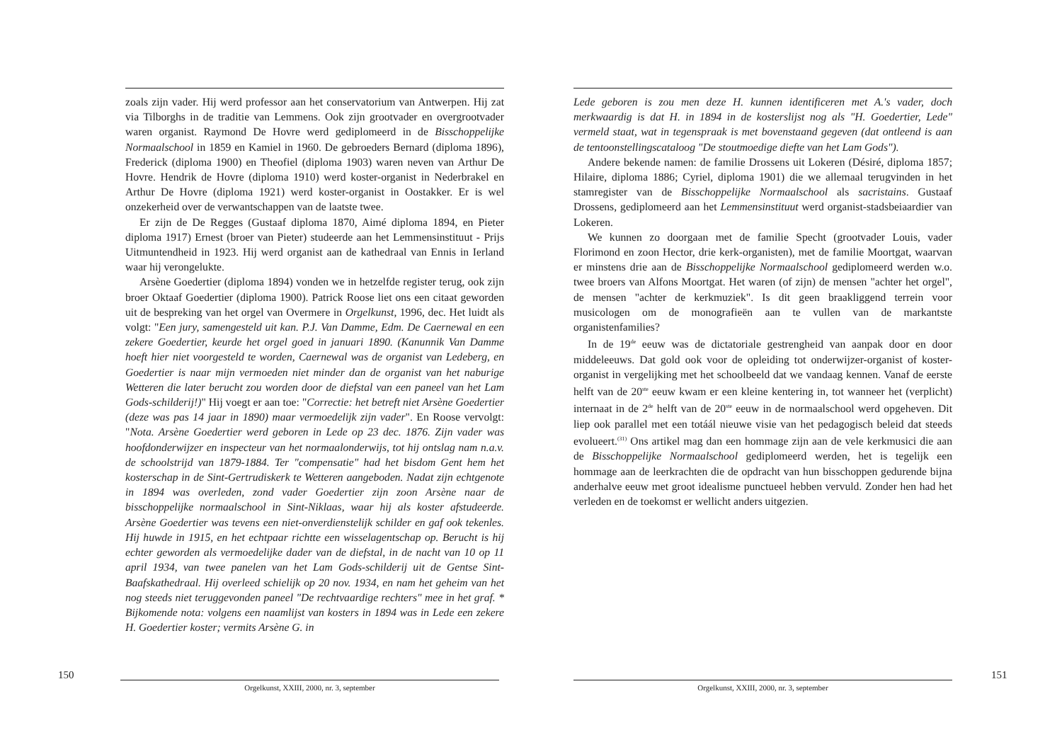zoals zijn vader. Hij werd professor aan het conservatorium van Antwerpen. Hij zat via Tilborghs in de traditie van Lemmens. Ook zijn grootvader en overgrootvader waren organist. Raymond De Hovre werd gediplomeerd in de Bisschoppelijke Normaalschool in 1859 en Kamiel in 1960. De gebroeders Bernard (diploma 1896), Frederick (diploma 1900) en Theofiel (diploma 1903) waren neven van Arthur De Hovre. Hendrik de Hovre (diploma 1910) werd koster-organist in Nederbrakel en Arthur De Hovre (diploma 1921) werd koster-organist in Oostakker. Er is wel onzekerheid over de verwantschappen van de laatste twee.
Er zijn de De Regges (Gustaaf diploma 1870, Aimé diploma 1894, en Pieter diploma 1917) Ernest (broer van Pieter) studeerde aan het Lemmensinstituut - Prijs Uitmuntendheid in 1923. Hij werd organist aan de kathedraal van Ennis in Ierland waar hij verongelukte.
Arsène Goedertier (diploma 1894) vonden we in hetzelfde register terug, ook zijn broer Oktaaf Goedertier (diploma 1900). Patrick Roose liet ons een citaat geworden uit de bespreking van het orgel van Overmere in Orgelkunst, 1996, dec. Het luidt als volgt: "Een jury, samengesteld uit kan. P.J. Van Damme, Edm. De Caernewal en een zekere Goedertier, keurde het orgel goed in januari 1890. (Kanunnik Van Damme hoeft hier niet voorgesteld te worden, Caernewal was de organist van Ledeberg, en Goedertier is naar mijn vermoeden niet minder dan de organist van het naburige Wetteren die later berucht zou worden door de diefstal van een paneel van het Lam Gods-schilderij!)" Hij voegt er aan toe: "Correctie: het betreft niet Arsène Goedertier (deze was pas 14 jaar in 1890) maar vermoedelijk zijn vader". En Roose vervolgt: "Nota. Arsène Goedertier werd geboren in Lede op 23 dec. 1876. Zijn vader was hoofdonderwijzer en inspecteur van het normaalonderwijs, tot hij ontslag nam n.a.v. de schoolstrijd van 1879-1884. Ter "compensatie" had het bisdom Gent hem het kosterschap in de Sint-Gertrudiskerk te Wetteren aangeboden. Nadat zijn echtgenote in 1894 was overleden, zond vader Goedertier zijn zoon Arsène naar de bisschoppelijke normaalschool in Sint-Niklaas, waar hij als koster afstudeerde. Arsène Goedertier was tevens een niet-onverdienstelijk schilder en gaf ook tekenles. Hij huwde in 1915, en het echtpaar richtte een wisselagentschap op. Berucht is hij echter geworden als vermoedelijke dader van de diefstal, in de nacht van 10 op 11 april 1934, van twee panelen van het Lam Gods-schilderij uit de Gentse Sint-Baafskathedraal. Hij overleed schielijk op 20 nov. 1934, en nam het geheim van het nog steeds niet teruggevonden paneel "De rechtvaardige rechters" mee in het graf. * Bijkomende nota: volgens een naamlijst van kosters in 1894 was in Lede een zekere H. Goedertier koster; vermits Arsène G. in
150
Orgelkunst, XXIII, 2000, nr. 3, september
Lede geboren is zou men deze H. kunnen identificeren met A.'s vader, doch merkwaardig is dat H. in 1894 in de kosterslijst nog als "H. Goedertier, Lede" vermeld staat, wat in tegenspraak is met bovenstaand gegeven (dat ontleend is aan de tentoonstellingscataloog "De stoutmoedige diefte van het Lam Gods").
Andere bekende namen: de familie Drossens uit Lokeren (Désiré, diploma 1857; Hilaire, diploma 1886; Cyriel, diploma 1901) die we allemaal terugvinden in het stamregister van de Bisschoppelijke Normaalschool als sacristains. Gustaaf Drossens, gediplomeerd aan het Lemmensinstituut werd organist-stadsbeiaardier van Lokeren.
We kunnen zo doorgaan met de familie Specht (grootvader Louis, vader Florimond en zoon Hector, drie kerk-organisten), met de familie Moortgat, waarvan er minstens drie aan de Bisschoppelijke Normaalschool gediplomeerd werden w.o. twee broers van Alfons Moortgat. Het waren (of zijn) de mensen "achter het orgel", de mensen "achter de kerkmuziek". Is dit geen braakliggend terrein voor musicologen om de monografieën aan te vullen van de markantste organistenfamilies?
In de 19<sup>de</sup> eeuw was de dictatoriale gestrengheid van aanpak door en door middeleeuws. Dat gold ook voor de opleiding tot onderwijzer-organist of koster-organist in vergelijking met het schoolbeeld dat we vandaag kennen. Vanaf de eerste helft van de 20<sup>ste</sup> eeuw kwam er een kleine kentering in, tot wanneer het (verplicht) internaat in de 2<sup>de</sup> helft van de 20<sup>ste</sup> eeuw in de normaalschool werd opgeheven. Dit liep ook parallel met een totáál nieuwe visie van het pedagogisch beleid dat steeds evolueert.<sup>(31)</sup> Ons artikel mag dan een hommage zijn aan de vele kerkmusici die aan de Bisschoppelijke Normaalschool gediplomeerd werden, het is tegelijk een hommage aan de leerkrachten die de opdracht van hun bisschoppen gedurende bijna anderhalve eeuw met groot idealisme punctueel hebben vervuld. Zonder hen had het verleden en de toekomst er wellicht anders uitgezien.
151
Orgelkunst, XXIII, 2000, nr. 3, september